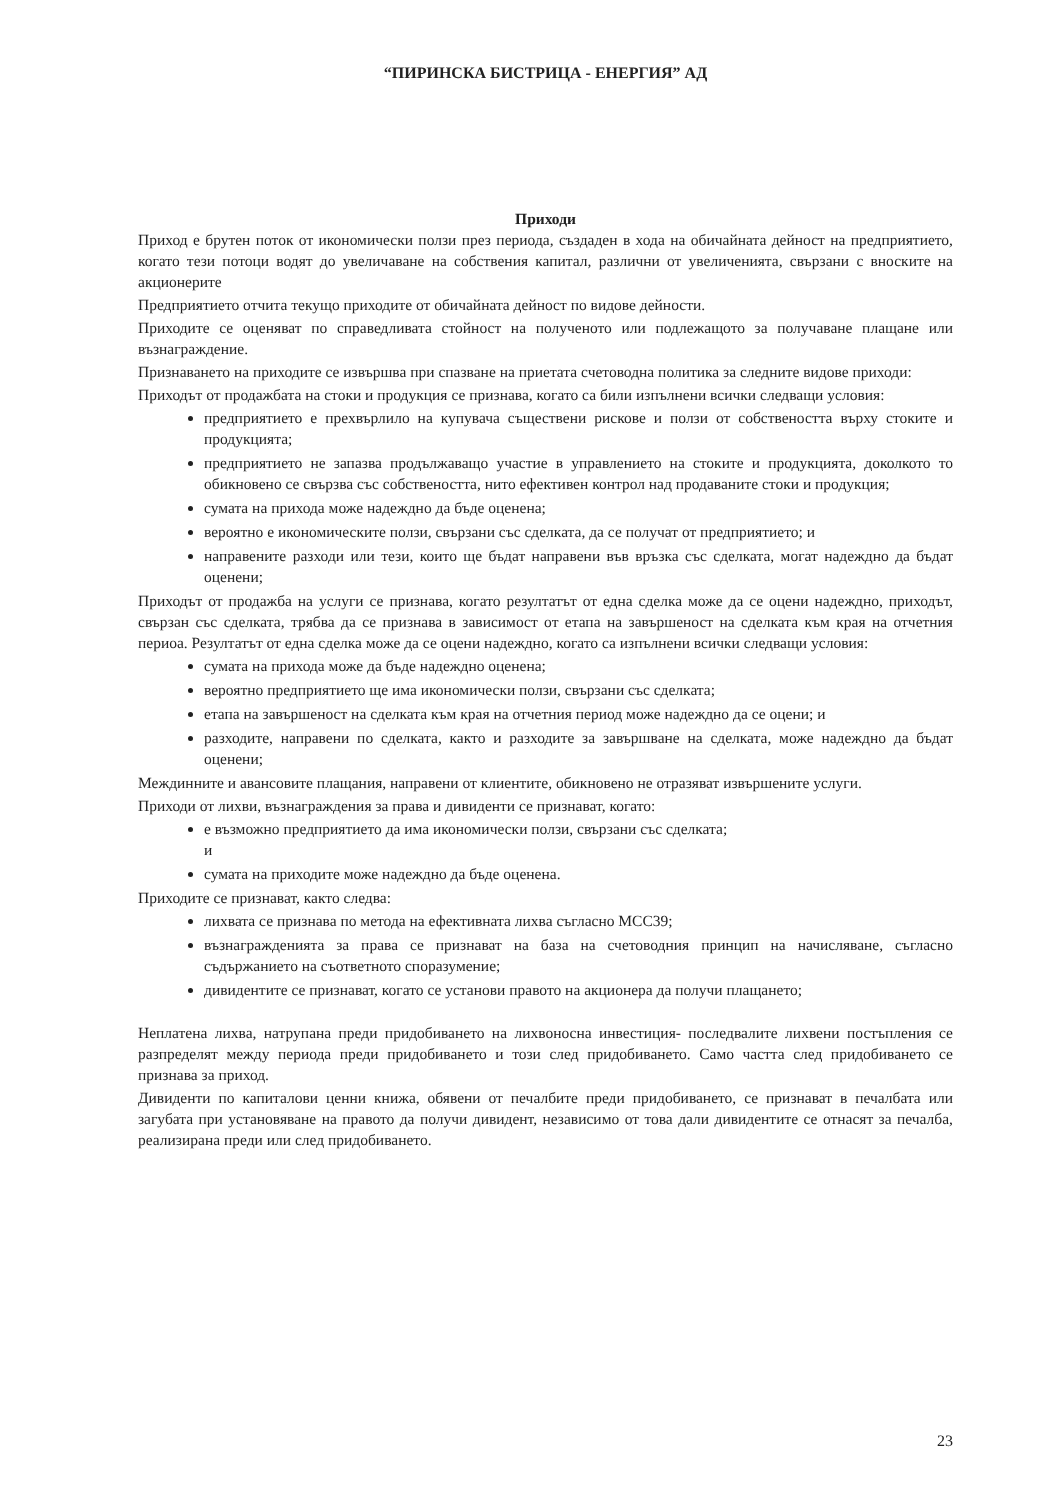“ПИРИНСКА БИСТРИЦА - ЕНЕРГИЯ” АД
Приходи
Приход е брутен поток от икономически ползи през периода, създаден в хода на обичайната дейност на предприятието, когато тези потоци водят до увеличаване на собствения капитал, различни от увеличенията, свързани с вноските на акционерите
Предприятието отчита текущо приходите от обичайната дейност по видове дейности.
Приходите се оценяват по справедливата стойност на полученото или подлежащото за получаване плащане или възнаграждение.
Признаването на приходите се извършва при спазване на приетата счетоводна политика за следните видове приходи:
Приходът от продажбата на стоки и продукция се признава, когато са били изпълнени всички следващи условия:
предприятието е прехвърлило на купувача съществени рискове и ползи от собствеността върху стоките и продукцията;
предприятието не запазва продължаващо участие в управлението на стоките и продукцията, доколкото то обикновено се свързва със собствеността, нито ефективен контрол над продаваните стоки и продукция;
сумата на прихода може надеждно да бъде оценена;
вероятно е икономическите ползи, свързани със сделката, да се получат от предприятието; и
направените разходи или тези, които ще бъдат направени във връзка със сделката, могат надеждно да бъдат оценени;
Приходът от продажба на услуги се признава, когато резултатът от една сделка може да се оцени надеждно, приходът, свързан със сделката, трябва да се признава в зависимост от етапа на завършеност на сделката към края на отчетния периоа. Резултатът от една сделка може да се оцени надеждно, когато са изпълнени всички следващи условия:
сумата на прихода може да бъде надеждно оценена;
вероятно предприятието ще има икономически ползи, свързани със сделката;
етапа на завършеност на сделката към края на отчетния период може надеждно да се оцени; и
разходите, направени по сделката, както и разходите за завършване на сделката, може надеждно да бъдат оценени;
Междинните и авансовите плащания, направени от клиентите, обикновено не отразяват извършените услуги.
Приходи от лихви, възнаграждения за права и дивиденти се признават, когато:
е възможно предприятието да има икономически ползи, свързани със сделката;
и
сумата на приходите може надеждно да бъде оценена.
Приходите се признават, както следва:
лихвата се признава по метода на ефективната лихва съгласно МСС39;
възнагражденията за права се признават на база на счетоводния принцип на начисляване, съгласно съдържанието на съответното споразумение;
дивидентите се признават, когато се установи правото на акционера да получи плащането;
Неплатена лихва, натрупана преди придобиването на лихвоносна инвестиция- последвалите лихвени постъпления се разпределят между периода преди придобиването и този след придобиването. Само частта след придобиването се признава за приход.
Дивиденти по капиталови ценни книжа, обявени от печалбите преди придобиването, се признават в печалбата или загубата при установяване на правото да получи дивидент, независимо от това дали дивидентите се отнасят за печалба, реализирана преди или след придобиването.
23